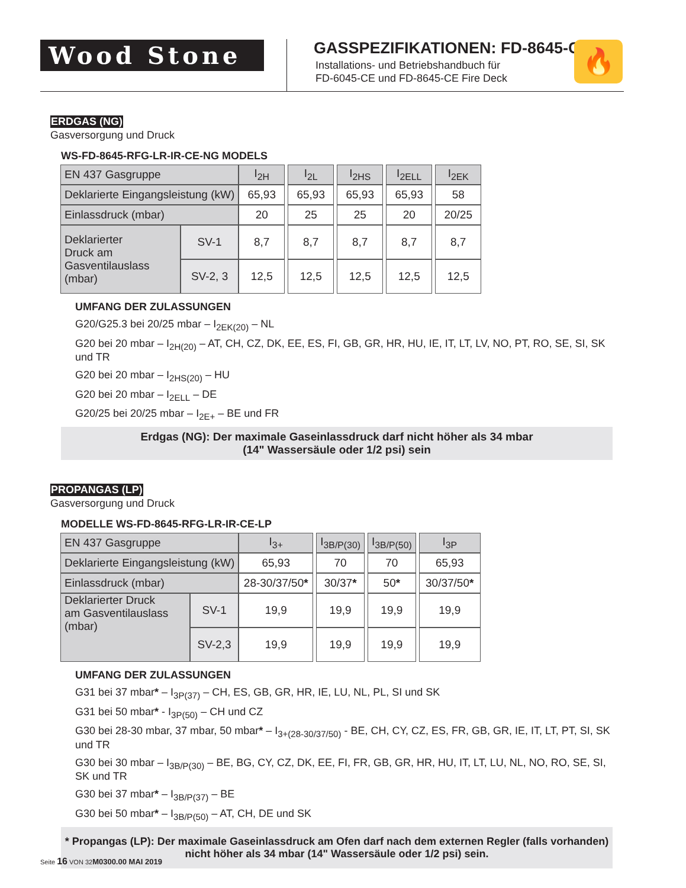Wood Stone
GASSPEZIFIKATIONEN: FD-8645-CE
Installations- und Betriebshandbuch für
FD-6045-CE und FD-8645-CE Fire Deck
🔥
ERDGAS (NG)
Gasversorgung und Druck
WS-FD-8645-RFG-LR-IR-CE-NG MODELS
| EN 437 Gasgruppe | | I<sub>2H</sub> | | I<sub>2L</sub> | | I<sub>2HS</sub> | | I<sub>2ELL</sub> | | I<sub>2EK</sub> |
| Deklarierte Eingangsleistung (kW) | | 65,93 | | 65,93 | | 65,93 | | 65,93 | | 58 |
| Einlassdruck (mbar) | | 20 | | 25 | | 25 | | 20 | | 20/25 |
| Deklarierter Druck am Gasventilauslass (mbar) | SV-1 | 8,7 | | 8,7 | | 8,7 | | 8,7 | | 8,7 |
| | SV-2, 3 | 12,5 | | 12,5 | | 12,5 | | 12,5 | | 12,5 |
UMFANG DER ZULASSUNGEN
G20/G25.3 bei 20/25 mbar – I<sub>2EK(20)</sub> – NL
G20 bei 20 mbar – I<sub>2H(20)</sub> – AT, CH, CZ, DK, EE, ES, FI, GB, GR, HR, HU, IE, IT, LT, LV, NO, PT, RO, SE, SI, SK und TR
G20 bei 20 mbar – I<sub>2HS(20)</sub> – HU
G20 bei 20 mbar – I<sub>2ELL</sub> – DE
G20/25 bei 20/25 mbar – I<sub>2E+</sub> – BE und FR
Erdgas (NG): Der maximale Gaseinlassdruck darf nicht höher als 34 mbar
(14" Wassersäule oder 1/2 psi) sein
PROPANGAS (LP)
Gasversorgung und Druck
MODELLE WS-FD-8645-RFG-LR-IR-CE-LP
| EN 437 Gasgruppe | | I<sub>3+</sub> | | I<sub>3B/P(30)</sub> | | I<sub>3B/P(50)</sub> | | I<sub>3P</sub> |
| Deklarierte Eingangsleistung (kW) | | 65,93 | | 70 | | 70 | | 65,93 |
| Einlassdruck (mbar) | | 28-30/37/50 * | | 30/37 * | | 50 * | | 30/37/50 * |
| Deklarierter Druck am Gasventilauslass (mbar) | SV-1 | 19,9 | | 19,9 | | 19,9 | | 19,9 |
| | SV-2,3 | 19,9 | | 19,9 | | 19,9 | | 19,9 |
UMFANG DER ZULASSUNGEN
G31 bei 37 mbar* – I<sub>3P(37)</sub> – CH, ES, GB, GR, HR, IE, LU, NL, PL, SI und SK
G31 bei 50 mbar* - I<sub>3P(50)</sub> – CH und CZ
G30 bei 28-30 mbar, 37 mbar, 50 mbar* – I<sub>3+(28-30/37/50)</sub> - BE, CH, CY, CZ, ES, FR, GB, GR, IE, IT, LT, PT, SI, SK und TR
G30 bei 30 mbar – I<sub>3B/P(30)</sub> – BE, BG, CY, CZ, DK, EE, FI, FR, GB, GR, HR, HU, IT, LT, LU, NL, NO, RO, SE, SI, SK und TR
G30 bei 37 mbar* – I<sub>3B/P(37)</sub> – BE
G30 bei 50 mbar* – I<sub>3B/P(50)</sub> – AT, CH, DE und SK
* Propangas (LP): Der maximale Gaseinlassdruck am Ofen darf nach dem externen Regler (falls vorhanden)
nicht höher als 34 mbar (14" Wassersäule oder 1/2 psi) sein.
Seite 16 VON 32M0300.00 MAI 2019